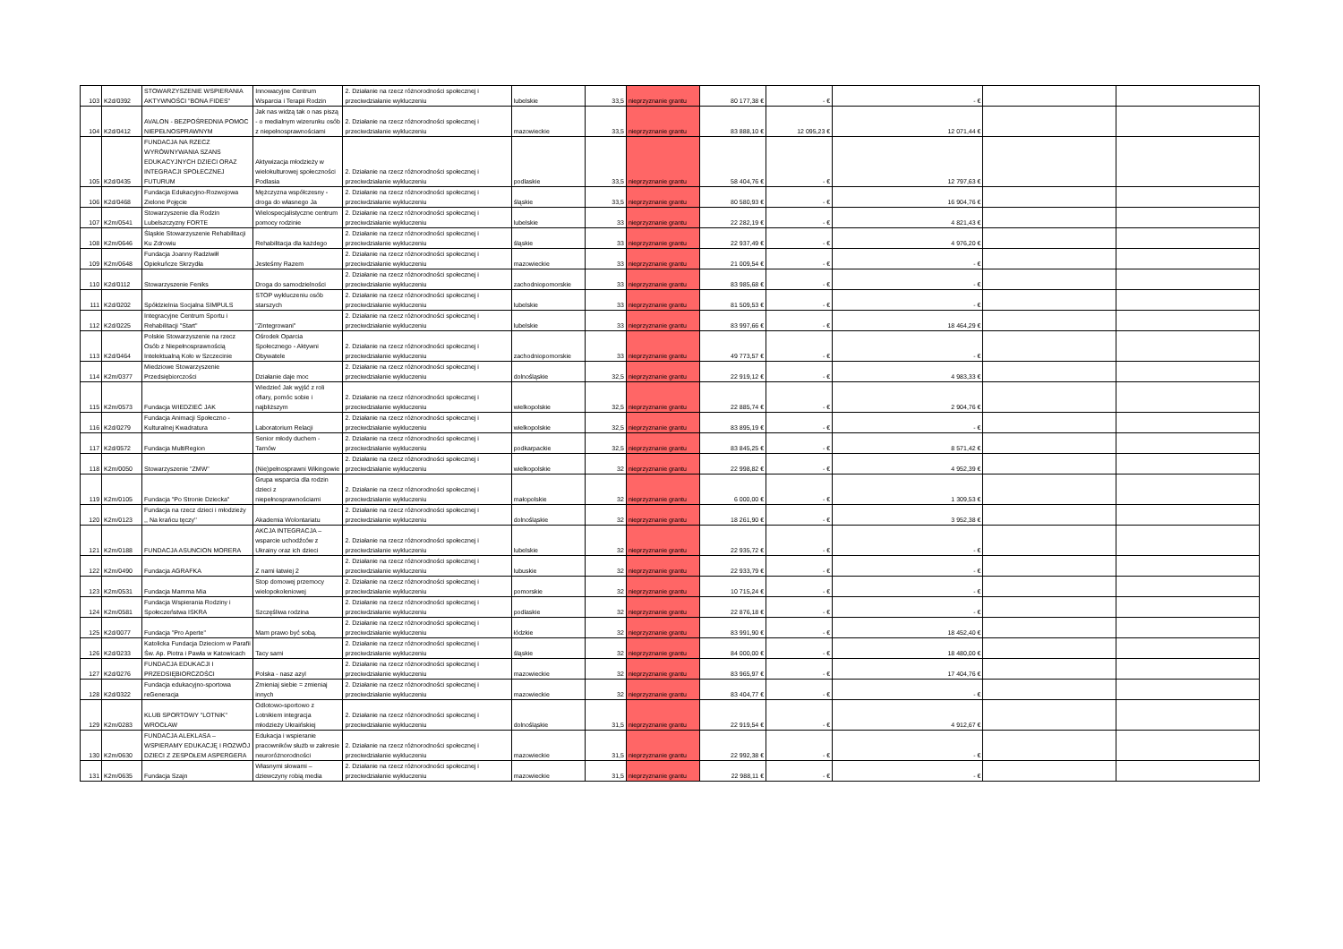| 103 | K2d/0392 | STOWARZYSZENIE WSPIERANIA AKTYWNOŚCI "BONA FIDES" | Innowacyjne Centrum Wsparcia i Terapii Rodzin | 2. Działanie na rzecz różnorodności społecznej i przeciwdziałanie wykluczeniu | lubelskie | 33,5 | nieprzyznanie grantu | 80 177,38 € | - € | - € | | |
| 104 | K2d/0412 | AVALON - BEZPOŚREDNIA POMOC NIEPEŁNOSPRAWNYM | Jak nas widzą tak o nas piszą - o medialnym wizerunku osób z niepełnosprawnościami | 2. Działanie na rzecz różnorodności społecznej i przeciwdziałanie wykluczeniu | mazowieckie | 33,5 | nieprzyznanie grantu | 83 888,10 € | 12 095,23 € | 12 071,44 € | | |
| 105 | K2d/0435 | FUNDACJA NA RZECZ WYRÓWNYWANIA SZANS EDUKACYJNYCH DZIECI ORAZ INTEGRACJI SPOŁECZNEJ FUTURUM | Aktywizacja młodzieży w wielokulturowej społeczności Podlasia | 2. Działanie na rzecz różnorodności społecznej i przeciwdziałanie wykluczeniu | podlaskie | 33,5 | nieprzyznanie grantu | 58 404,76 € | - € | 12 797,63 € | | |
| 106 | K2d/0468 | Fundacja Edukacyjno-Rozwojowa Zielone Pojęcie | Mężczyzna współczesny - droga do własnego Ja | 2. Działanie na rzecz różnorodności społecznej i przeciwdziałanie wykluczeniu | śląskie | 33,5 | nieprzyznanie grantu | 80 580,93 € | - € | 16 904,76 € | | |
| 107 | K2m/0541 | Stowarzyszenie dla Rodzin Lubelszczyzny FORTE | Wielospecjalistyczne centrum pomocy rodzinie | 2. Działanie na rzecz różnorodności społecznej i przeciwdziałanie wykluczeniu | lubelskie | 33 | nieprzyznanie grantu | 22 282,19 € | - € | 4 821,43 € | | |
| 108 | K2m/0646 | Śląskie Stowarzyszenie Rehabilitacji Ku Zdrowiu | Rehabilitacja dla każdego | 2. Działanie na rzecz różnorodności społecznej i przeciwdziałanie wykluczeniu | śląskie | 33 | nieprzyznanie grantu | 22 937,49 € | - € | 4 976,20 € | | |
| 109 | K2m/0648 | Fundacja Joanny Radziwiłł Opiekuńcze Skrzydła | Jesteśmy Razem | 2. Działanie na rzecz różnorodności społecznej i przeciwdziałanie wykluczeniu | mazowieckie | 33 | nieprzyznanie grantu | 21 009,54 € | - € | - € | | |
| 110 | K2d/0112 | Stowarzyszenie Feniks | Droga do samodzielności | 2. Działanie na rzecz różnorodności społecznej i przeciwdziałanie wykluczeniu | zachodniopomorskie | 33 | nieprzyznanie grantu | 83 985,68 € | - € | - € | | |
| 111 | K2d/0202 | Spółdzielnia Socjalna SIMPULS | STOP wykluczeniu osób starszych | 2. Działanie na rzecz różnorodności społecznej i przeciwdziałanie wykluczeniu | lubelskie | 33 | nieprzyznanie grantu | 81 509,53 € | - € | - € | | |
| 112 | K2d/0225 | Integracyjne Centrum Sportu i Rehabilitacji "Start" | "Zintegrowani" | 2. Działanie na rzecz różnorodności społecznej i przeciwdziałanie wykluczeniu | lubelskie | 33 | nieprzyznanie grantu | 83 997,66 € | - € | 18 464,29 € | | |
| 113 | K2d/0464 | Polskie Stowarzyszenie na rzecz Osób z Niepełnosprawnością Intelektualną Koło w Szczecinie | Ośrodek Oparcia Społecznego - Aktywni Obywatele | 2. Działanie na rzecz różnorodności społecznej i przeciwdziałanie wykluczeniu | zachodniopomorskie | 33 | nieprzyznanie grantu | 49 773,57 € | - € | - € | | |
| 114 | K2m/0377 | Miedziowe Stowarzyszenie Przedsiębiorczości | Działanie daje moc | 2. Działanie na rzecz różnorodności społecznej i przeciwdziałanie wykluczeniu | dolnośląskie | 32,5 | nieprzyznanie grantu | 22 919,12 € | - € | 4 983,33 € | | |
| 115 | K2m/0573 | Fundacja WIEDZIEĆ JAK | Wiedzieć Jak wyjść z roli ofiary, pomóc sobie i najbliższym | 2. Działanie na rzecz różnorodności społecznej i przeciwdziałanie wykluczeniu | wielkopolskie | 32,5 | nieprzyznanie grantu | 22 885,74 € | - € | 2 904,76 € | | |
| 116 | K2d/0279 | Fundacja Animacji Społeczno - Kulturalnej Kwadratura | Laboratorium Relacji | 2. Działanie na rzecz różnorodności społecznej i przeciwdziałanie wykluczeniu | wielkopolskie | 32,5 | nieprzyznanie grantu | 83 895,19 € | - € | - € | | |
| 117 | K2d/0572 | Fundacja MultiRegion | Senior młody duchem - Tarnów | 2. Działanie na rzecz różnorodności społecznej i przeciwdziałanie wykluczeniu | podkarpackie | 32,5 | nieprzyznanie grantu | 83 845,25 € | - € | 8 571,42 € | | |
| 118 | K2m/0050 | Stowarzyszenie "ZMW" | (Nie)pełnosprawni Wikingowie | 2. Działanie na rzecz różnorodności społecznej i przeciwdziałanie wykluczeniu | wielkopolskie | 32 | nieprzyznanie grantu | 22 998,82 € | - € | 4 952,39 € | | |
| 119 | K2m/0105 | Fundacja "Po Stronie Dziecka" | Grupa wsparcia dla rodzin dzieci z niepełnosprawnościami | 2. Działanie na rzecz różnorodności społecznej i przeciwdziałanie wykluczeniu | małopolskie | 32 | nieprzyznanie grantu | 6 000,00 € | - € | 1 309,53 € | | |
| 120 | K2m/0123 | Fundacja na rzecz dzieci i młodzieży ,, Na krańcu tęczy'' | Akademia Wolontariatu | 2. Działanie na rzecz różnorodności społecznej i przeciwdziałanie wykluczeniu | dolnośląskie | 32 | nieprzyznanie grantu | 18 261,90 € | - € | 3 952,38 € | | |
| 121 | K2m/0188 | FUNDACJA ASUNCION MORERA | AKCJA INTEGRACJA – wsparcie uchodźców z Ukrainy oraz ich dzieci | 2. Działanie na rzecz różnorodności społecznej i przeciwdziałanie wykluczeniu | lubelskie | 32 | nieprzyznanie grantu | 22 935,72 € | - € | - € | | |
| 122 | K2m/0490 | Fundacja AGRAFKA | Z nami łatwiej 2 | 2. Działanie na rzecz różnorodności społecznej i przeciwdziałanie wykluczeniu | lubuskie | 32 | nieprzyznanie grantu | 22 933,79 € | - € | - € | | |
| 123 | K2m/0531 | Fundacja Mamma Mia | Stop domowej przemocy wielopokoleniowej | 2. Działanie na rzecz różnorodności społecznej i przeciwdziałanie wykluczeniu | pomorskie | 32 | nieprzyznanie grantu | 10 715,24 € | - € | - € | | |
| 124 | K2m/0581 | Fundacja Wspierania Rodziny i Społeczeństwa ISKRA | Szczęśliwa rodzina | 2. Działanie na rzecz różnorodności społecznej i przeciwdziałanie wykluczeniu | podlaskie | 32 | nieprzyznanie grantu | 22 876,18 € | - € | - € | | |
| 125 | K2d/0077 | Fundacja "Pro Aperte" | Mam prawo być sobą. | 2. Działanie na rzecz różnorodności społecznej i przeciwdziałanie wykluczeniu | łódzkie | 32 | nieprzyznanie grantu | 83 991,90 € | - € | 18 452,40 € | | |
| 126 | K2d/0233 | Katolicka Fundacja Dzieciom w Parafii Św. Ap. Piotra i Pawła w Katowicach | Tacy sami | 2. Działanie na rzecz różnorodności społecznej i przeciwdziałanie wykluczeniu | śląskie | 32 | nieprzyznanie grantu | 84 000,00 € | - € | 18 480,00 € | | |
| 127 | K2d/0276 | FUNDACJA EDUKACJI I PRZEDSIĘBIORCZOŚCI | Polska - nasz azyl | 2. Działanie na rzecz różnorodności społecznej i przeciwdziałanie wykluczeniu | mazowieckie | 32 | nieprzyznanie grantu | 83 965,97 € | - € | 17 404,76 € | | |
| 128 | K2d/0322 | Fundacja edukacyjno-sportowa reGeneracja | Zmieniaj siebie = zmieniaj innych | 2. Działanie na rzecz różnorodności społecznej i przeciwdziałanie wykluczeniu | mazowieckie | 32 | nieprzyznanie grantu | 83 404,77 € | - € | - € | | |
| 129 | K2m/0283 | KLUB SPORTOWY "LOTNIK" WROCŁAW | Odlotowo-sportowo z Lotnikiem integracja młodzieży Ukraińskiej | 2. Działanie na rzecz różnorodności społecznej i przeciwdziałanie wykluczeniu | dolnośląskie | 31,5 | nieprzyznanie grantu | 22 919,54 € | - € | 4 912,67 € | | |
| 130 | K2m/0630 | FUNDACJA ALEKLASA – WSPIERAMY EDUKACJĘ I ROZWÓJ DZIECI Z ZESPOŁEM ASPERGERA | Edukacja i wspieranie pracowników służb w zakresie neuroróżnorodności | 2. Działanie na rzecz różnorodności społecznej i przeciwdziałanie wykluczeniu | mazowieckie | 31,5 | nieprzyznanie grantu | 22 992,38 € | - € | - € | | |
| 131 | K2m/0635 | Fundacja Szajn | Własnymi słowami – dziewczyny robią media | 2. Działanie na rzecz różnorodności społecznej i przeciwdziałanie wykluczeniu | mazowieckie | 31,5 | nieprzyznanie grantu | 22 988,11 € | - € | - € | | |